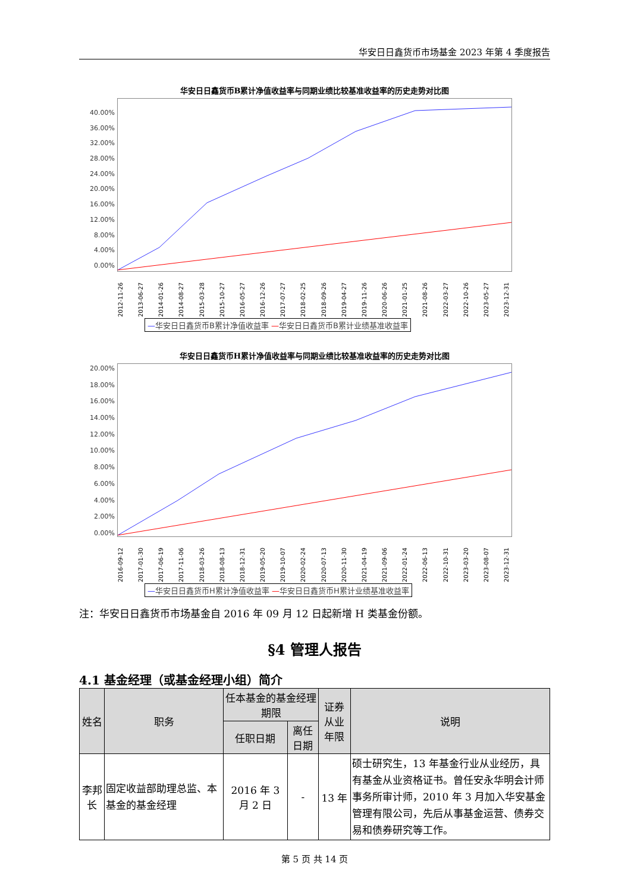华安日日鑫货币市场基金 2023 年第 4 季度报告
华安日日鑫货币B累计净值收益率与同期业绩比较基准收益率的历史走势对比图
40.00%
36.00%
32.00%
28.00%
24.00%
20.00%
16.00%
12.00%
8.00%
4.00%
0.00%
2012-11-26 2013-06-27 2014-01-26 2014-08-27 2015-03-28 2015-10-27 2016-05-27 2016-12-26 2017-07-27 2018-02-25 2018-09-26 2019-04-27 2019-11-26 2020-06-26 2021-01-25 2021-08-26 2022-03-27 2022-10-26 2023-05-27 2023-12-31
—华安日日鑫货币B累计净值收益率 —华安日日鑫货币B累计业绩基准收益率
华安日日鑫货币H累计净值收益率与同期业绩比较基准收益率的历史走势对比图
20.00%
18.00%
16.00%
14.00%
12.00%
10.00%
8.00%
6.00%
4.00%
2.00%
0.00%
2016-09-12 2017-01-30 2017-06-19 2017-11-06 2018-03-26 2018-08-13 2018-12-31 2019-05-20 2019-10-07 2020-02-24 2020-07-13 2020-11-30 2021-04-19 2021-09-06 2022-01-24 2022-06-13 2022-10-31 2023-03-20 2023-08-07 2023-12-31
—华安日日鑫货币H累计净值收益率 —华安日日鑫货币H累计业绩基准收益率
注：华安日日鑫货币市场基金自 2016 年 09 月 12 日起新增 H 类基金份额。
§4 管理人报告
4.1 基金经理（或基金经理小组）简介
| 姓名 | 职务 | 任本基金的基金经理期限 | | 证券从业 年限 | 说明 |
| --- | --- | --- | --- | --- | --- |
| | | 任职日期 | 离任日期 | | |
| 李邦长 | 固定收益部助理总监、本基金的基金经理 | 2016 年 3 月 2 日 | - | 13 年 | 硕士研究生，13 年基金行业从业经历，具有基金从业资格证书。曾任安永华明会计师事务所审计师，2010 年 3 月加入华安基金管理有限公司，先后从事基金运营、债券交易和债券研究等工作。 |
第 5 页 共 14 页